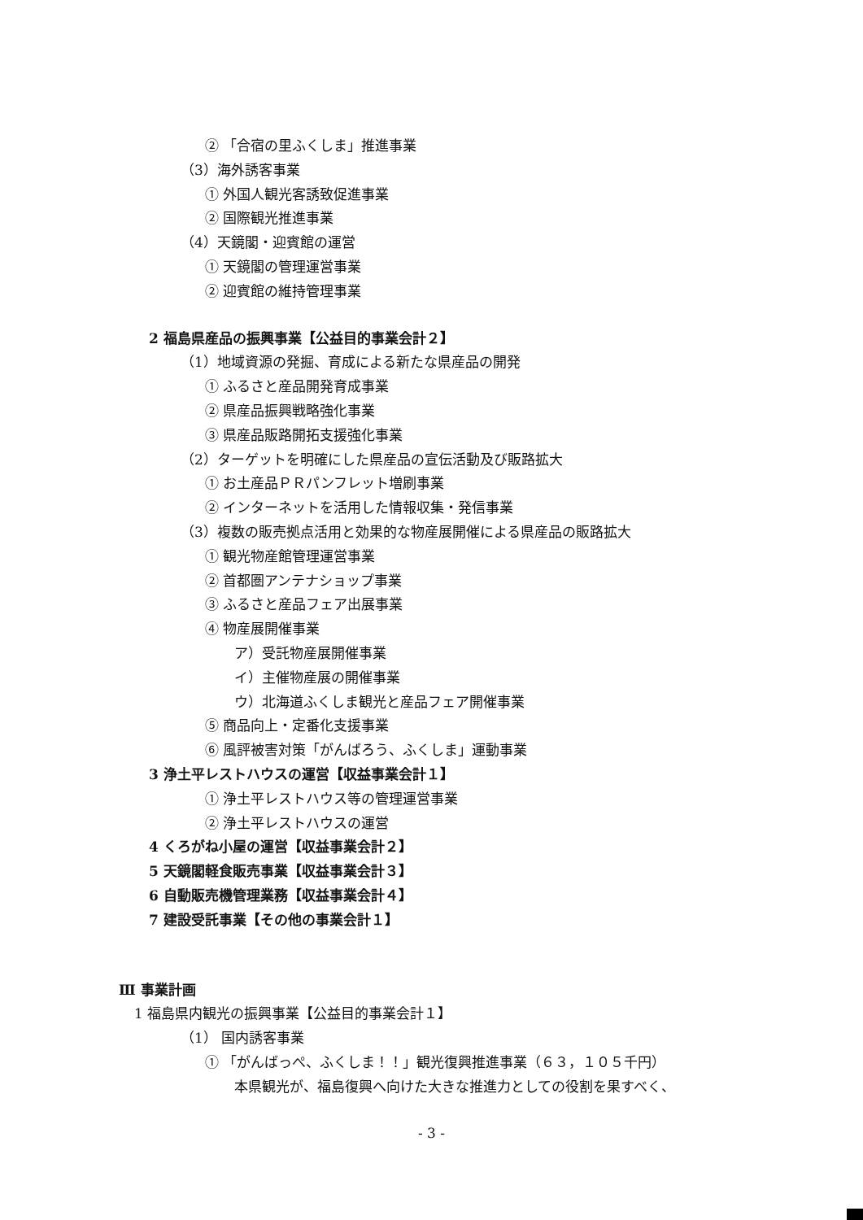② 「合宿の里ふくしま」推進事業
（3）海外誘客事業
① 外国人観光客誘致促進事業
② 国際観光推進事業
（4）天鏡閣・迎賓館の運営
① 天鏡閣の管理運営事業
② 迎賓館の維持管理事業
2 福島県産品の振興事業【公益目的事業会計２】
（1）地域資源の発掘、育成による新たな県産品の開発
① ふるさと産品開発育成事業
② 県産品振興戦略強化事業
③ 県産品販路開拓支援強化事業
（2）ターゲットを明確にした県産品の宣伝活動及び販路拡大
① お土産品ＰＲパンフレット増刷事業
② インターネットを活用した情報収集・発信事業
（3）複数の販売拠点活用と効果的な物産展開催による県産品の販路拡大
① 観光物産館管理運営事業
② 首都圏アンテナショップ事業
③ ふるさと産品フェア出展事業
④ 物産展開催事業
ア）受託物産展開催事業
イ）主催物産展の開催事業
ウ）北海道ふくしま観光と産品フェア開催事業
⑤ 商品向上・定番化支援事業
⑥ 風評被害対策「がんばろう、ふくしま」運動事業
3 浄土平レストハウスの運営【収益事業会計１】
① 浄土平レストハウス等の管理運営事業
② 浄土平レストハウスの運営
4 くろがね小屋の運営【収益事業会計２】
5 天鏡閣軽食販売事業【収益事業会計３】
6 自動販売機管理業務【収益事業会計４】
7 建設受託事業【その他の事業会計１】
Ⅲ 事業計画
1 福島県内観光の振興事業【公益目的事業会計１】
（1） 国内誘客事業
① 「がんばっぺ、ふくしま！！」観光復興推進事業（６３，１０５千円）
本県観光が、福島復興へ向けた大きな推進力としての役割を果すべく、
- 3 -